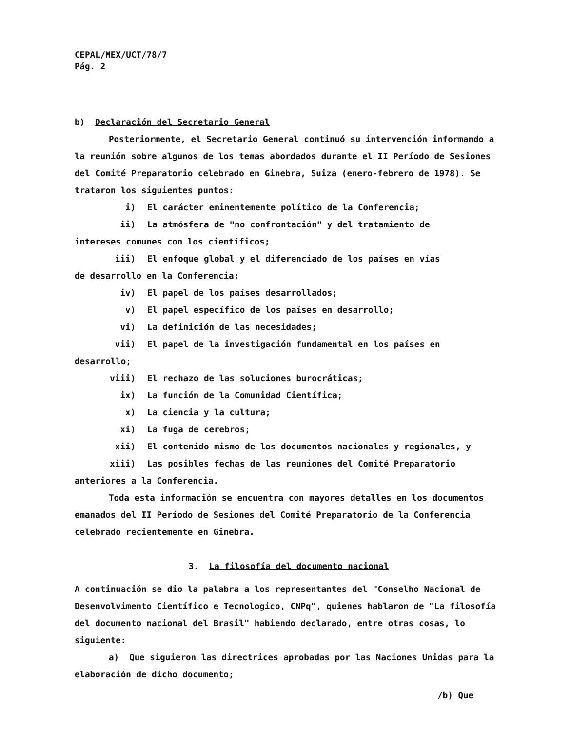CEPAL/MEX/UCT/78/7
Pág. 2
b) Declaración del Secretario General
Posteriormente, el Secretario General continuó su intervención informando a la reunión sobre algunos de los temas abordados durante el II Período de Sesiones del Comité Preparatorio celebrado en Ginebra, Suiza (enero-febrero de 1978). Se trataron los siguientes puntos:
i) El carácter eminentemente político de la Conferencia;
ii) La atmósfera de "no confrontación" y del tratamiento de
intereses comunes con los científicos;
iii) El enfoque global y el diferenciado de los países en vías
de desarrollo en la Conferencia;
iv) El papel de los países desarrollados;
v) El papel específico de los países en desarrollo;
vi) La definición de las necesidades;
vii) El papel de la investigación fundamental en los países en
desarrollo;
viii) El rechazo de las soluciones burocráticas;
ix) La función de la Comunidad Científica;
x) La ciencia y la cultura;
xi) La fuga de cerebros;
xii) El contenido mismo de los documentos nacionales y regionales, y
xiii) Las posibles fechas de las reuniones del Comité Preparatorio
anteriores a la Conferencia.
Toda esta información se encuentra con mayores detalles en los documentos emanados del II Período de Sesiones del Comité Preparatorio de la Conferencia celebrado recientemente en Ginebra.
3. La filosofía del documento nacional
A continuación se dio la palabra a los representantes del "Conselho Nacional de Desenvolvimento Científico e Tecnologico, CNPq", quienes hablaron de "La filosofía del documento nacional del Brasil" habiendo declarado, entre otras cosas, lo siguiente:
a) Que siguieron las directrices aprobadas por las Naciones Unidas para la elaboración de dicho documento;
/b) Que